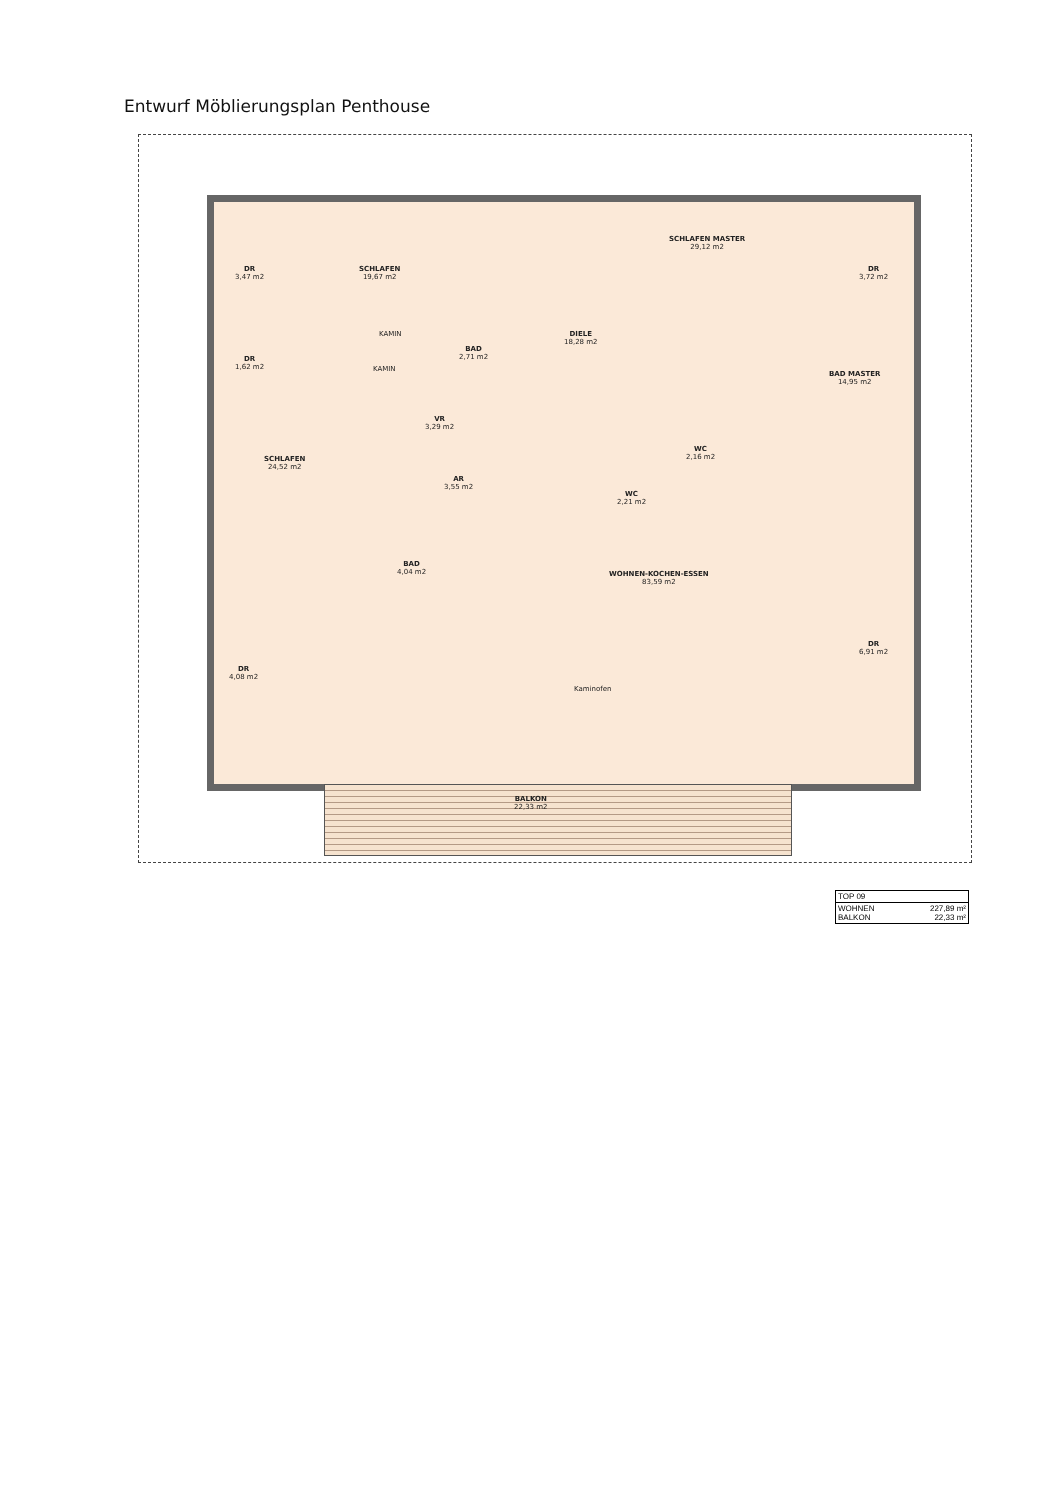Entwurf Möblierungsplan Penthouse
DR
3,47 m2
SCHLAFEN
19,67 m2
KAMIN
KAMIN
BAD
2,71 m2
DIELE
18,28 m2
SCHLAFEN MASTER
29,12 m2
DR
3,72 m2
DR
1,62 m2
BAD MASTER
14,95 m2
VR
3,29 m2
WC
2,16 m2
SCHLAFEN
24,52 m2
AR
3,55 m2
WC
2,21 m2
BAD
4,04 m2
WOHNEN-KOCHEN-ESSEN
83,59 m2
DR
6,91 m2
DR
4,08 m2
Kaminofen
BALKON
22,33 m2
| TOP 09 | |
| WOHNEN BALKON | 227,89 m² 22,33 m² |